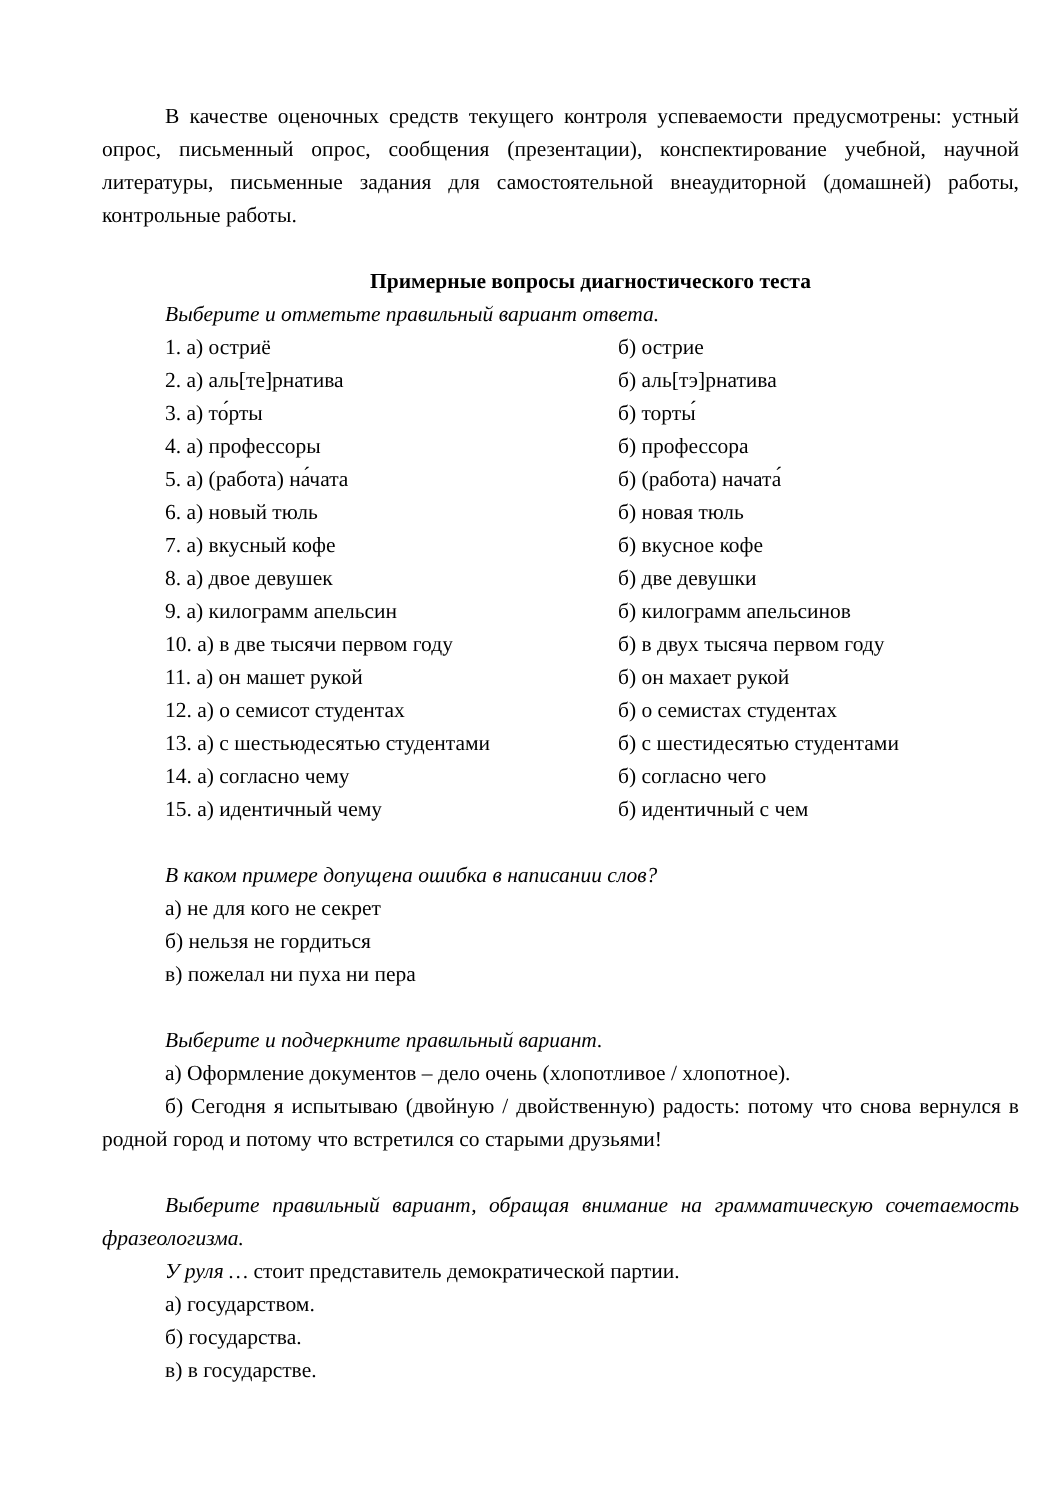В качестве оценочных средств текущего контроля успеваемости предусмотрены: устный опрос, письменный опрос, сообщения (презентации), конспектирование учебной, научной литературы, письменные задания для самостоятельной внеаудиторной (домашней) работы, контрольные работы.
Примерные вопросы диагностического теста
Выберите и отметьте правильный вариант ответа.
1. а) остриё б) острие
2. а) аль[те]рнатива б) аль[тэ]рнатива
3. а) то́рты б) торты́
4. а) профессоры б) профессора
5. а) (работа) на́чата б) (работа) начата́
6. а) новый тюль б) новая тюль
7. а) вкусный кофе б) вкусное кофе
8. а) двое девушек б) две девушки
9. а) килограмм апельсин б) килограмм апельсинов
10. а) в две тысячи первом году б) в двух тысяча первом году
11. а) он машет рукой б) он махает рукой
12. а) о семисот студентах б) о семистах студентах
13. а) с шестьюдесятью студентами б) с шестидесятью студентами
14. а) согласно чему б) согласно чего
15. а) идентичный чему б) идентичный с чем
В каком примере допущена ошибка в написании слов?
а) не для кого не секрет
б) нельзя не гордиться
в) пожелал ни пуха ни пера
Выберите и подчеркните правильный вариант.
а) Оформление документов – дело очень (хлопотливое / хлопотное).
б) Сегодня я испытываю (двойную / двойственную) радость: потому что снова вернулся в родной город и потому что встретился со старыми друзьями!
Выберите правильный вариант, обращая внимание на грамматическую сочетаемость фразеологизма.
У руля … стоит представитель демократической партии.
а) государством.
б) государства.
в) в государстве.